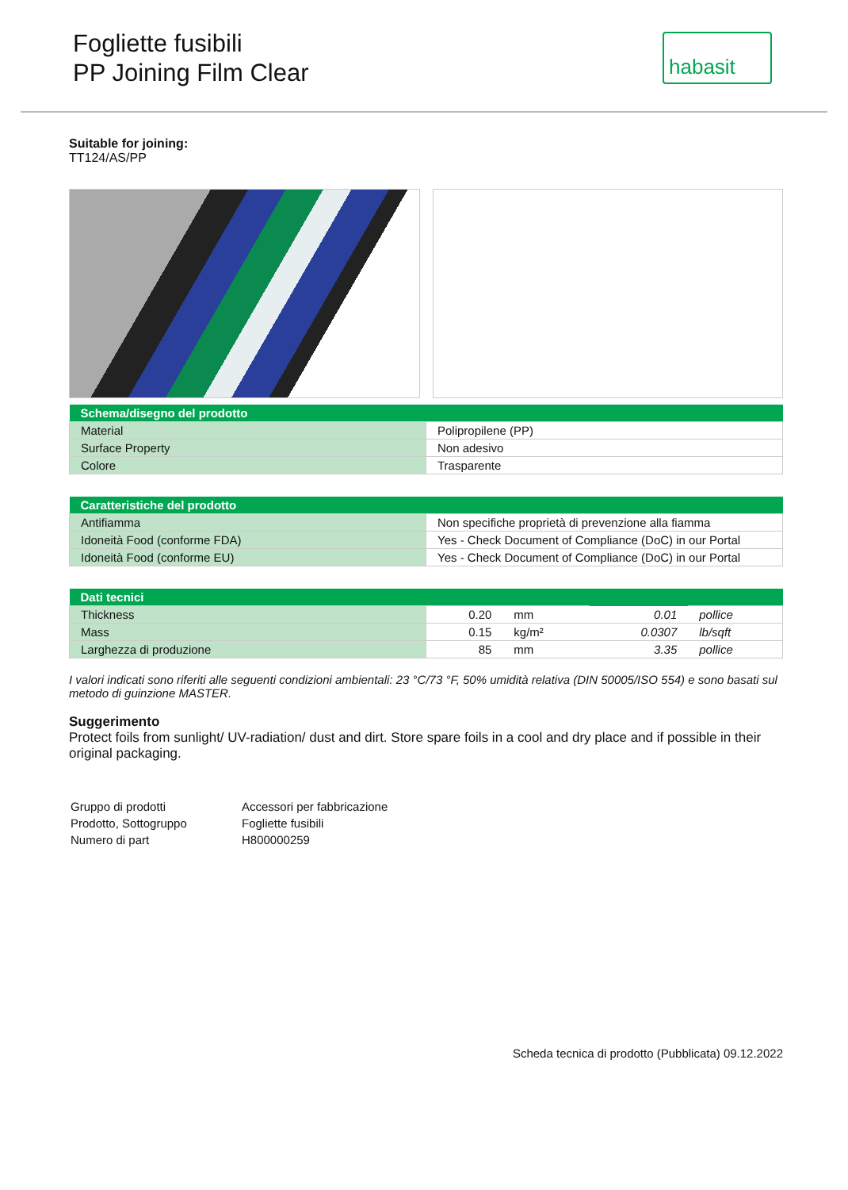Fogliette fusibili
PP Joining Film Clear
habasit
Suitable for joining:
TT124/AS/PP
| Schema/disegno del prodotto | |
| --- | --- |
| Material | Polipropilene (PP) |
| Surface Property | Non adesivo |
| Colore | Trasparente |
| Caratteristiche del prodotto | |
| --- | --- |
| Antifiamma | Non specifiche proprietà di prevenzione alla fiamma |
| Idoneità Food (conforme FDA) | Yes - Check Document of Compliance (DoC) in our Portal |
| Idoneità Food (conforme EU) | Yes - Check Document of Compliance (DoC) in our Portal |
| Dati tecnici | | | | |
| --- | --- | --- | --- | --- |
| Thickness | 0.20 | mm | 0.01 | pollice |
| Mass | 0.15 | kg/m² | 0.0307 | lb/sqft |
| Larghezza di produzione | 85 | mm | 3.35 | pollice |
I valori indicati sono riferiti alle seguenti condizioni ambientali: 23 °C/73 °F, 50% umidità relativa (DIN 50005/ISO 554) e sono basati sul metodo di guinzione MASTER.
Suggerimento
Protect foils from sunlight/ UV-radiation/ dust and dirt. Store spare foils in a cool and dry place and if possible in their original packaging.
| Gruppo di prodotti | Accessori per fabbricazione |
| Prodotto, Sottogruppo | Fogliette fusibili |
| Numero di part | H800000259 |
Scheda tecnica di prodotto (Pubblicata) 09.12.2022